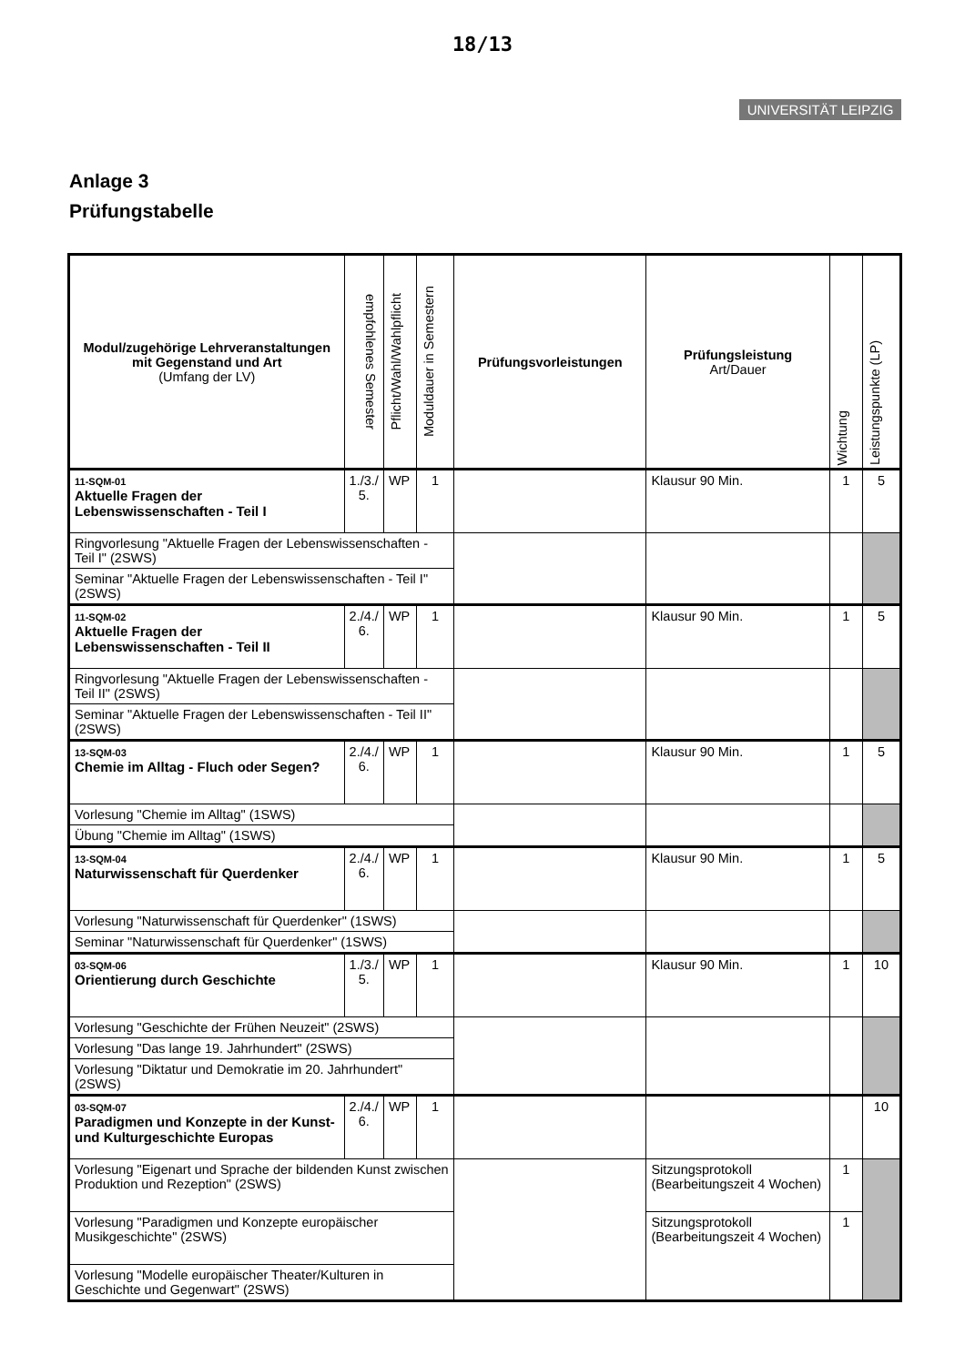18/13
UNIVERSITÄT LEIPZIG
Anlage 3
Prüfungstabelle
| Modul/zugehörige Lehrveranstaltungen mit Gegenstand und Art (Umfang der LV) | empfohlenes Semester | Pflicht/Wahl/Wahlpflicht | Moduldauer in Semestern | Prüfungsvorleistungen | Prüfungsleistung Art/Dauer | Wichtung | Leistungspunkte (LP) |
| --- | --- | --- | --- | --- | --- | --- | --- |
| 11-SQM-01 Aktuelle Fragen der Lebenswissenschaften - Teil I | 1./3./ 5. | WP | 1 | | Klausur 90 Min. | 1 | 5 |
| Ringvorlesung "Aktuelle Fragen der Lebenswissenschaften - Teil I" (2SWS) | | | | | | | |
| Seminar "Aktuelle Fragen der Lebenswissenschaften - Teil I" (2SWS) | | | | | | | |
| 11-SQM-02 Aktuelle Fragen der Lebenswissenschaften - Teil II | 2./4./ 6. | WP | 1 | | Klausur 90 Min. | 1 | 5 |
| Ringvorlesung "Aktuelle Fragen der Lebenswissenschaften - Teil II" (2SWS) | | | | | | | |
| Seminar "Aktuelle Fragen der Lebenswissenschaften - Teil II" (2SWS) | | | | | | | |
| 13-SQM-03 Chemie im Alltag - Fluch oder Segen? | 2./4./ 6. | WP | 1 | | Klausur 90 Min. | 1 | 5 |
| Vorlesung "Chemie im Alltag" (1SWS) | | | | | | | |
| Übung "Chemie im Alltag" (1SWS) | | | | | | | |
| 13-SQM-04 Naturwissenschaft für Querdenker | 2./4./ 6. | WP | 1 | | Klausur 90 Min. | 1 | 5 |
| Vorlesung "Naturwissenschaft für Querdenker" (1SWS) | | | | | | | |
| Seminar "Naturwissenschaft für Querdenker" (1SWS) | | | | | | | |
| 03-SQM-06 Orientierung durch Geschichte | 1./3./ 5. | WP | 1 | | Klausur 90 Min. | 1 | 10 |
| Vorlesung "Geschichte der Frühen Neuzeit" (2SWS) | | | | | | | |
| Vorlesung "Das lange 19. Jahrhundert" (2SWS) | | | | | | | |
| Vorlesung "Diktatur und Demokratie im 20. Jahrhundert" (2SWS) | | | | | | | |
| 03-SQM-07 Paradigmen und Konzepte in der Kunst- und Kulturgeschichte Europas | 2./4./ 6. | WP | 1 | | | | 10 |
| Vorlesung "Eigenart und Sprache der bildenden Kunst zwischen Produktion und Rezeption" (2SWS) | | | | | Sitzungsprotokoll (Bearbeitungszeit 4 Wochen) | 1 | |
| Vorlesung "Paradigmen und Konzepte europäischer Musikgeschichte" (2SWS) | | | | | Sitzungsprotokoll (Bearbeitungszeit 4 Wochen) | 1 | |
| Vorlesung "Modelle europäischer Theater/Kulturen in Geschichte und Gegenwart" (2SWS) | | | | | | | |